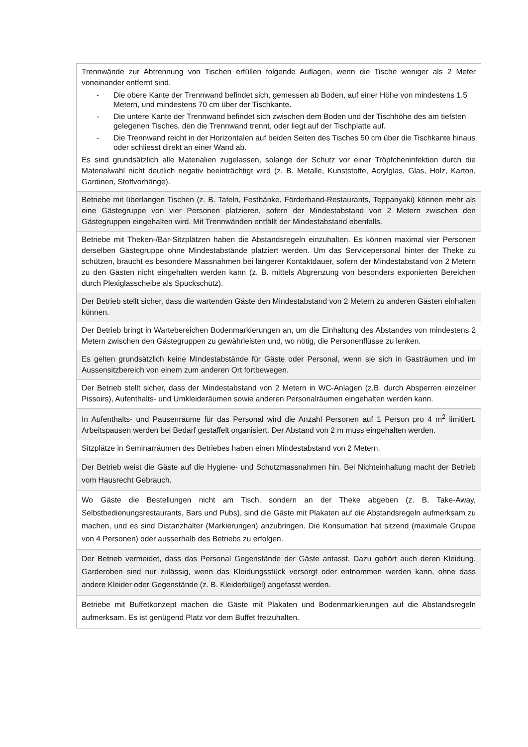| Trennwände zur Abtrennung von Tischen erfüllen folgende Auflagen, wenn die Tische weniger als 2 Meter voneinander entfernt sind. - Die obere Kante der Trennwand befindet sich, gemessen ab Boden, auf einer Höhe von mindestens 1.5 Metern, und mindestens 70 cm über der Tischkante. - Die untere Kante der Trennwand befindet sich zwischen dem Boden und der Tischhöhe des am tiefsten gelegenen Tisches, den die Trennwand trennt, oder liegt auf der Tischplatte auf. - Die Trennwand reicht in der Horizontalen auf beiden Seiten des Tisches 50 cm über die Tischkante hinaus oder schliesst direkt an einer Wand ab. Es sind grundsätzlich alle Materialien zugelassen, solange der Schutz vor einer Tröpfcheninfektion durch die Materialwahl nicht deutlich negativ beeinträchtigt wird (z. B. Metalle, Kunststoffe, Acrylglas, Glas, Holz, Karton, Gardinen, Stoffvorhänge). |
| Betriebe mit überlangen Tischen (z. B. Tafeln, Festbänke, Förderband-Restaurants, Teppanyaki) können mehr als eine Gästegruppe von vier Personen platzieren, sofern der Mindestabstand von 2 Metern zwischen den Gästegruppen eingehalten wird. Mit Trennwänden entfällt der Mindestabstand ebenfalls. |
| Betriebe mit Theken-/Bar-Sitzplätzen haben die Abstandsregeln einzuhalten. Es können maximal vier Personen derselben Gästegruppe ohne Mindestabstände platziert werden. Um das Servicepersonal hinter der Theke zu schützen, braucht es besondere Massnahmen bei längerer Kontaktdauer, sofern der Mindestabstand von 2 Metern zu den Gästen nicht eingehalten werden kann (z. B. mittels Abgrenzung von besonders exponierten Bereichen durch Plexiglasscheibe als Spuckschutz). |
| Der Betrieb stellt sicher, dass die wartenden Gäste den Mindestabstand von 2 Metern zu anderen Gästen einhalten können. |
| Der Betrieb bringt in Wartebereichen Bodenmarkierungen an, um die Einhaltung des Abstandes von mindestens 2 Metern zwischen den Gästegruppen zu gewährleisten und, wo nötig, die Personenflüsse zu lenken. |
| Es gelten grundsätzlich keine Mindestabstände für Gäste oder Personal, wenn sie sich in Gasträumen und im Aussensitzbereich von einem zum anderen Ort fortbewegen. |
| Der Betrieb stellt sicher, dass der Mindestabstand von 2 Metern in WC-Anlagen (z.B. durch Absperren einzelner Pissoirs), Aufenthalts- und Umkleideräumen sowie anderen Personalräumen eingehalten werden kann. |
| In Aufenthalts- und Pausenräume für das Personal wird die Anzahl Personen auf 1 Person pro 4 m<sup>2</sup> limitiert. Arbeitspausen werden bei Bedarf gestaffelt organisiert. Der Abstand von 2 m muss eingehalten werden. |
| Sitzplätze in Seminarräumen des Betriebes haben einen Mindestabstand von 2 Metern. |
| Der Betrieb weist die Gäste auf die Hygiene- und Schutzmassnahmen hin. Bei Nichteinhaltung macht der Betrieb vom Hausrecht Gebrauch. |
| Wo Gäste die Bestellungen nicht am Tisch, sondern an der Theke abgeben (z. B. Take-Away, Selbstbedienungsrestaurants, Bars und Pubs), sind die Gäste mit Plakaten auf die Abstandsregeln aufmerksam zu machen, und es sind Distanzhalter (Markierungen) anzubringen. Die Konsumation hat sitzend (maximale Gruppe von 4 Personen) oder ausserhalb des Betriebs zu erfolgen. |
| Der Betrieb vermeidet, dass das Personal Gegenstände der Gäste anfasst. Dazu gehört auch deren Kleidung. Garderoben sind nur zulässig, wenn das Kleidungsstück versorgt oder entnommen werden kann, ohne dass andere Kleider oder Gegenstände (z. B. Kleiderbügel) angefasst werden. |
| Betriebe mit Buffetkonzept machen die Gäste mit Plakaten und Bodenmarkierungen auf die Abstandsregeln aufmerksam. Es ist genügend Platz vor dem Buffet freizuhalten. |